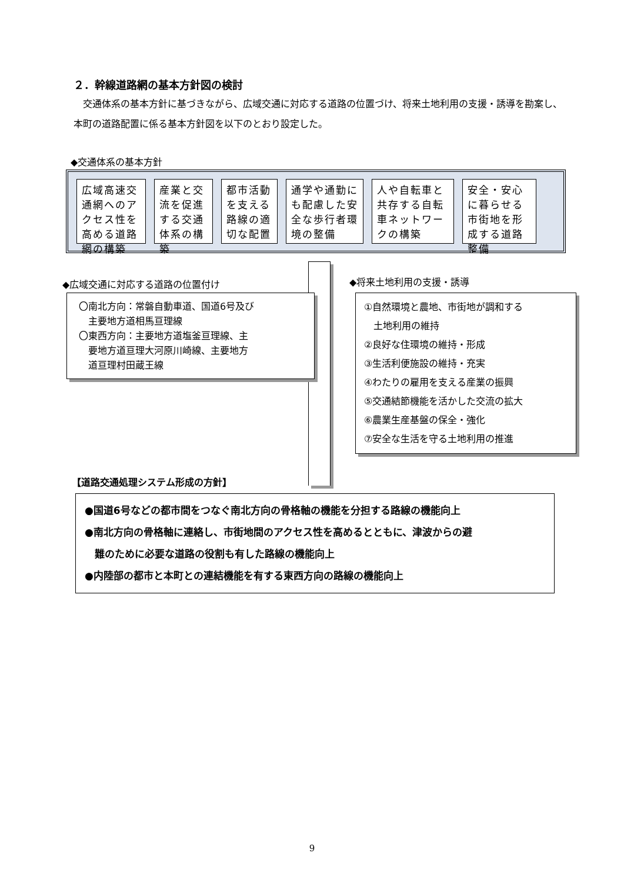２．幹線道路網の基本方針図の検討
交通体系の基本方針に基づきながら、広域交通に対応する道路の位置づけ、将来土地利用の支援・誘導を勘案し、本町の道路配置に係る基本方針図を以下のとおり設定した。
◆交通体系の基本方針
広域高速交通網へのアクセス性を高める道路網の構築
産業と交流を促進する交通体系の構築
都市活動を支える路線の適切な配置
通学や通勤にも配慮した安全な歩行者環境の整備
人や自転車と共存する自転車ネットワークの構築
安全・安心に暮らせる市街地を形成する道路整備
◆広域交通に対応する道路の位置付け ◆将来土地利用の支援・誘導
〇南北方向：常磐自動車道、国道6号及び
　主要地方道相馬亘理線
〇東西方向：主要地方道塩釜亘理線、主
　要地方道亘理大河原川崎線、主要地方
　道亘理村田蔵王線
①自然環境と農地、市街地が調和する
　土地利用の維持
②良好な住環境の維持・形成
③生活利便施設の維持・充実
④わたりの雇用を支える産業の振興
⑤交通結節機能を活かした交流の拡大
⑥農業生産基盤の保全・強化
⑦安全な生活を守る土地利用の推進
【道路交通処理システム形成の方針】
●国道6号などの都市間をつなぐ南北方向の骨格軸の機能を分担する路線の機能向上
●南北方向の骨格軸に連絡し、市街地間のアクセス性を高めるとともに、津波からの避
　難のために必要な道路の役割も有した路線の機能向上
●内陸部の都市と本町との連結機能を有する東西方向の路線の機能向上
9